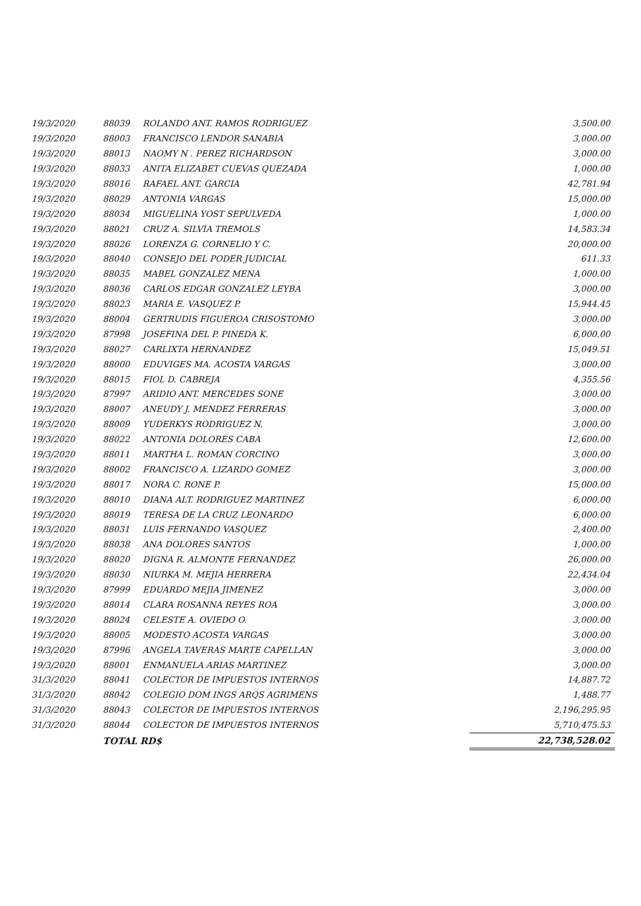| 19/3/2020 | 88039 | ROLANDO ANT. RAMOS RODRIGUEZ | 3,500.00 |
| 19/3/2020 | 88003 | FRANCISCO LENDOR SANABIA | 3,000.00 |
| 19/3/2020 | 88013 | NAOMY N . PEREZ RICHARDSON | 3,000.00 |
| 19/3/2020 | 88033 | ANITA ELIZABET CUEVAS QUEZADA | 1,000.00 |
| 19/3/2020 | 88016 | RAFAEL ANT. GARCIA | 42,781.94 |
| 19/3/2020 | 88029 | ANTONIA VARGAS | 15,000.00 |
| 19/3/2020 | 88034 | MIGUELINA YOST SEPULVEDA | 1,000.00 |
| 19/3/2020 | 88021 | CRUZ A. SILVIA TREMOLS | 14,583.34 |
| 19/3/2020 | 88026 | LORENZA G. CORNELIO Y C. | 20,000.00 |
| 19/3/2020 | 88040 | CONSEJO DEL PODER JUDICIAL | 611.33 |
| 19/3/2020 | 88035 | MABEL GONZALEZ MENA | 1,000.00 |
| 19/3/2020 | 88036 | CARLOS EDGAR GONZALEZ LEYBA | 3,000.00 |
| 19/3/2020 | 88023 | MARIA E. VASQUEZ P. | 15,944.45 |
| 19/3/2020 | 88004 | GERTRUDIS FIGUEROA CRISOSTOMO | 3,000.00 |
| 19/3/2020 | 87998 | JOSEFINA DEL P. PINEDA K. | 6,000.00 |
| 19/3/2020 | 88027 | CARLIXTA HERNANDEZ | 15,049.51 |
| 19/3/2020 | 88000 | EDUVIGES MA. ACOSTA VARGAS | 3,000.00 |
| 19/3/2020 | 88015 | FIOL D. CABREJA | 4,355.56 |
| 19/3/2020 | 87997 | ARIDIO ANT. MERCEDES SONE | 3,000.00 |
| 19/3/2020 | 88007 | ANEUDY J. MENDEZ FERRERAS | 3,000.00 |
| 19/3/2020 | 88009 | YUDERKYS RODRIGUEZ N. | 3,000.00 |
| 19/3/2020 | 88022 | ANTONIA DOLORES CABA | 12,600.00 |
| 19/3/2020 | 88011 | MARTHA L. ROMAN CORCINO | 3,000.00 |
| 19/3/2020 | 88002 | FRANCISCO A. LIZARDO GOMEZ | 3,000.00 |
| 19/3/2020 | 88017 | NORA C. RONE P. | 15,000.00 |
| 19/3/2020 | 88010 | DIANA ALT. RODRIGUEZ MARTINEZ | 6,000.00 |
| 19/3/2020 | 88019 | TERESA DE LA CRUZ LEONARDO | 6,000.00 |
| 19/3/2020 | 88031 | LUIS FERNANDO VASQUEZ | 2,400.00 |
| 19/3/2020 | 88038 | ANA DOLORES SANTOS | 1,000.00 |
| 19/3/2020 | 88020 | DIGNA R. ALMONTE FERNANDEZ | 26,000.00 |
| 19/3/2020 | 88030 | NIURKA M. MEJIA HERRERA | 22,434.04 |
| 19/3/2020 | 87999 | EDUARDO MEJIA JIMENEZ | 3,000.00 |
| 19/3/2020 | 88014 | CLARA ROSANNA REYES ROA | 3,000.00 |
| 19/3/2020 | 88024 | CELESTE A. OVIEDO O. | 3,000.00 |
| 19/3/2020 | 88005 | MODESTO ACOSTA VARGAS | 3,000.00 |
| 19/3/2020 | 87996 | ANGELA TAVERAS MARTE CAPELLAN | 3,000.00 |
| 19/3/2020 | 88001 | ENMANUELA ARIAS MARTINEZ | 3,000.00 |
| 31/3/2020 | 88041 | COLECTOR DE IMPUESTOS INTERNOS | 14,887.72 |
| 31/3/2020 | 88042 | COLEGIO DOM INGS ARQS AGRIMENS | 1,488.77 |
| 31/3/2020 | 88043 | COLECTOR DE IMPUESTOS INTERNOS | 2,196,295.95 |
| 31/3/2020 | 88044 | COLECTOR DE IMPUESTOS INTERNOS | 5,710,475.53 |
| | TOTAL RD$ | | 22,738,528.02 |